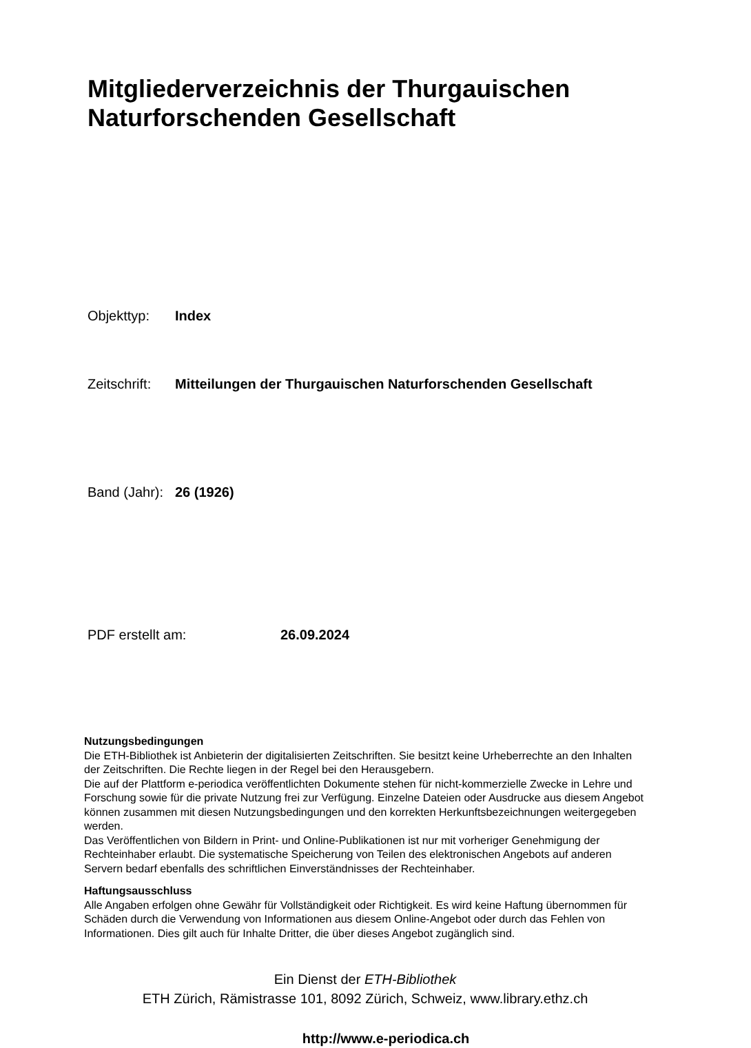Mitgliederverzeichnis der Thurgauischen
Naturforschenden Gesellschaft
Objekttyp: Index
Zeitschrift: Mitteilungen der Thurgauischen Naturforschenden Gesellschaft
Band (Jahr): 26 (1926)
PDF erstellt am: 26.09.2024
Nutzungsbedingungen
Die ETH-Bibliothek ist Anbieterin der digitalisierten Zeitschriften. Sie besitzt keine Urheberrechte an den Inhalten der Zeitschriften. Die Rechte liegen in der Regel bei den Herausgebern.
Die auf der Plattform e-periodica veröffentlichten Dokumente stehen für nicht-kommerzielle Zwecke in Lehre und Forschung sowie für die private Nutzung frei zur Verfügung. Einzelne Dateien oder Ausdrucke aus diesem Angebot können zusammen mit diesen Nutzungsbedingungen und den korrekten Herkunftsbezeichnungen weitergegeben werden.
Das Veröffentlichen von Bildern in Print- und Online-Publikationen ist nur mit vorheriger Genehmigung der Rechteinhaber erlaubt. Die systematische Speicherung von Teilen des elektronischen Angebots auf anderen Servern bedarf ebenfalls des schriftlichen Einverständnisses der Rechteinhaber.
Haftungsausschluss
Alle Angaben erfolgen ohne Gewähr für Vollständigkeit oder Richtigkeit. Es wird keine Haftung übernommen für Schäden durch die Verwendung von Informationen aus diesem Online-Angebot oder durch das Fehlen von Informationen. Dies gilt auch für Inhalte Dritter, die über dieses Angebot zugänglich sind.
Ein Dienst der ETH-Bibliothek
ETH Zürich, Rämistrasse 101, 8092 Zürich, Schweiz, www.library.ethz.ch
http://www.e-periodica.ch